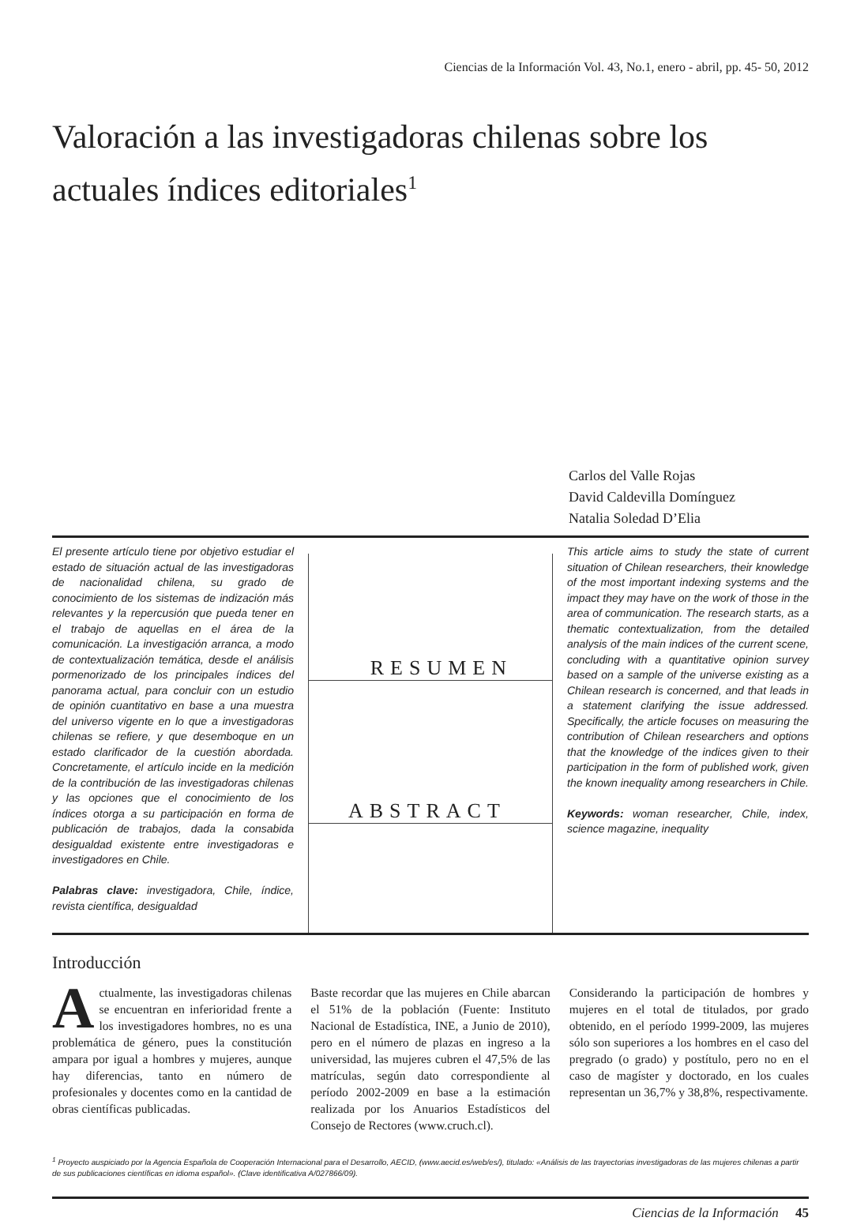Ciencias de la Información Vol. 43, No.1, enero - abril, pp. 45- 50, 2012
Valoración a las investigadoras chilenas sobre los actuales índices editoriales<sup>1</sup>
Carlos del Valle Rojas
David Caldevilla Domínguez
Natalia Soledad D’Elia
El presente artículo tiene por objetivo estudiar el estado de situación actual de las investigadoras de nacionalidad chilena, su grado de conocimiento de los sistemas de indización más relevantes y la repercusión que pueda tener en el trabajo de aquellas en el área de la comunicación. La investigación arranca, a modo de contextualización temática, desde el análisis pormenorizado de los principales índices del panorama actual, para concluir con un estudio de opinión cuantitativo en base a una muestra del universo vigente en lo que a investigadoras chilenas se refiere, y que desemboque en un estado clarificador de la cuestión abordada. Concretamente, el artículo incide en la medición de la contribución de las investigadoras chilenas y las opciones que el conocimiento de los índices otorga a su participación en forma de publicación de trabajos, dada la consabida desigualdad existente entre investigadoras e investigadores en Chile.
Palabras clave: investigadora, Chile, índice, revista científica, desigualdad
RESUMEN
ABSTRACT
This article aims to study the state of current situation of Chilean researchers, their knowledge of the most important indexing systems and the impact they may have on the work of those in the area of communication. The research starts, as a thematic contextualization, from the detailed analysis of the main indices of the current scene, concluding with a quantitative opinion survey based on a sample of the universe existing as a Chilean research is concerned, and that leads in a statement clarifying the issue addressed. Specifically, the article focuses on measuring the contribution of Chilean researchers and options that the knowledge of the indices given to their participation in the form of published work, given the known inequality among researchers in Chile.
Keywords: woman researcher, Chile, index, science magazine, inequality
Introducción
Actualmente, las investigadoras chilenas se encuentran en inferioridad frente a los investigadores hombres, no es una problemática de género, pues la constitución ampara por igual a hombres y mujeres, aunque hay diferencias, tanto en número de profesionales y docentes como en la cantidad de obras científicas publicadas.
Baste recordar que las mujeres en Chile abarcan el 51% de la población (Fuente: Instituto Nacional de Estadística, INE, a Junio de 2010), pero en el número de plazas en ingreso a la universidad, las mujeres cubren el 47,5% de las matrículas, según dato correspondiente al período 2002-2009 en base a la estimación realizada por los Anuarios Estadísticos del Consejo de Rectores (www.cruch.cl).
Considerando la participación de hombres y mujeres en el total de titulados, por grado obtenido, en el período 1999-2009, las mujeres sólo son superiores a los hombres en el caso del pregrado (o grado) y postítulo, pero no en el caso de magíster y doctorado, en los cuales representan un 36,7% y 38,8%, respectivamente.
<sup>1</sup> Proyecto auspiciado por la Agencia Española de Cooperación Internacional para el Desarrollo, AECID, (www.aecid.es/web/es/), titulado: «Análisis de las trayectorias investigadoras de las mujeres chilenas a partir de sus publicaciones científicas en idioma español». (Clave identificativa A/027866/09).
Ciencias de la Información 45